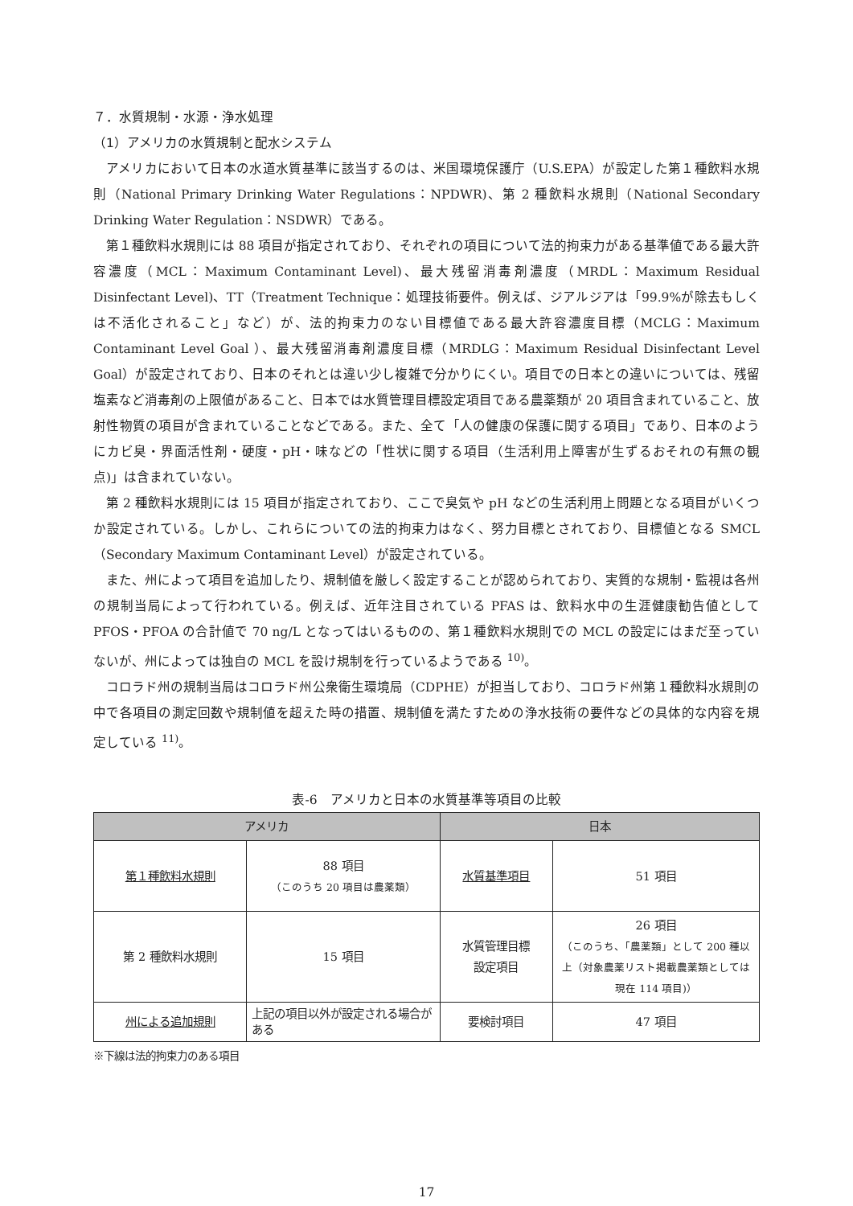７．水質規制・水源・浄水処理
（1）アメリカの水質規制と配水システム
アメリカにおいて日本の水道水質基準に該当するのは、米国環境保護庁（U.S.EPA）が設定した第１種飲料水規則（National Primary Drinking Water Regulations：NPDWR)、第 2 種飲料水規則（National Secondary Drinking Water Regulation：NSDWR）である。
第１種飲料水規則には 88 項目が指定されており、それぞれの項目について法的拘束力がある基準値である最大許容濃度（MCL：Maximum Contaminant Level)、最大残留消毒剤濃度（MRDL：Maximum Residual Disinfectant Level)、TT（Treatment Technique：処理技術要件。例えば、ジアルジアは「99.9%が除去もしくは不活化されること」など）が、法的拘束力のない目標値である最大許容濃度目標（MCLG：Maximum Contaminant Level Goal ）、最大残留消毒剤濃度目標（MRDLG：Maximum Residual Disinfectant Level Goal）が設定されており、日本のそれとは違い少し複雑で分かりにくい。項目での日本との違いについては、残留塩素など消毒剤の上限値があること、日本では水質管理目標設定項目である農薬類が 20 項目含まれていること、放射性物質の項目が含まれていることなどである。また、全て「人の健康の保護に関する項目」であり、日本のようにカビ臭・界面活性剤・硬度・pH・味などの「性状に関する項目（生活利用上障害が生ずるおそれの有無の観点)」は含まれていない。
第 2 種飲料水規則には 15 項目が指定されており、ここで臭気や pH などの生活利用上問題となる項目がいくつか設定されている。しかし、これらについての法的拘束力はなく、努力目標とされており、目標値となる SMCL（Secondary Maximum Contaminant Level）が設定されている。
また、州によって項目を追加したり、規制値を厳しく設定することが認められており、実質的な規制・監視は各州の規制当局によって行われている。例えば、近年注目されている PFAS は、飲料水中の生涯健康勧告値として PFOS・PFOA の合計値で 70 ng/L となってはいるものの、第１種飲料水規則での MCL の設定にはまだ至っていないが、州によっては独自の MCL を設け規制を行っているようである <sup>10)</sup>。
コロラド州の規制当局はコロラド州公衆衛生環境局（CDPHE）が担当しており、コロラド州第１種飲料水規則の中で各項目の測定回数や規制値を超えた時の措置、規制値を満たすための浄水技術の要件などの具体的な内容を規定している <sup>11)</sup>。
表-6　アメリカと日本の水質基準等項目の比較
| アメリカ | | 日本 | |
| --- | --- | --- | --- |
| 第１種飲料水規則 | 88 項目 （このうち 20 項目は農薬類） | 水質基準項目 | 51 項目 |
| 第 2 種飲料水規則 | 15 項目 | 水質管理目標 設定項目 | 26 項目 （このうち、「農薬類」として 200 種以上（対象農薬リスト掲載農薬類としては現在 114 項目)） |
| 州による追加規則 | 上記の項目以外が設定される場合がある | 要検討項目 | 47 項目 |
※下線は法的拘束力のある項目
17